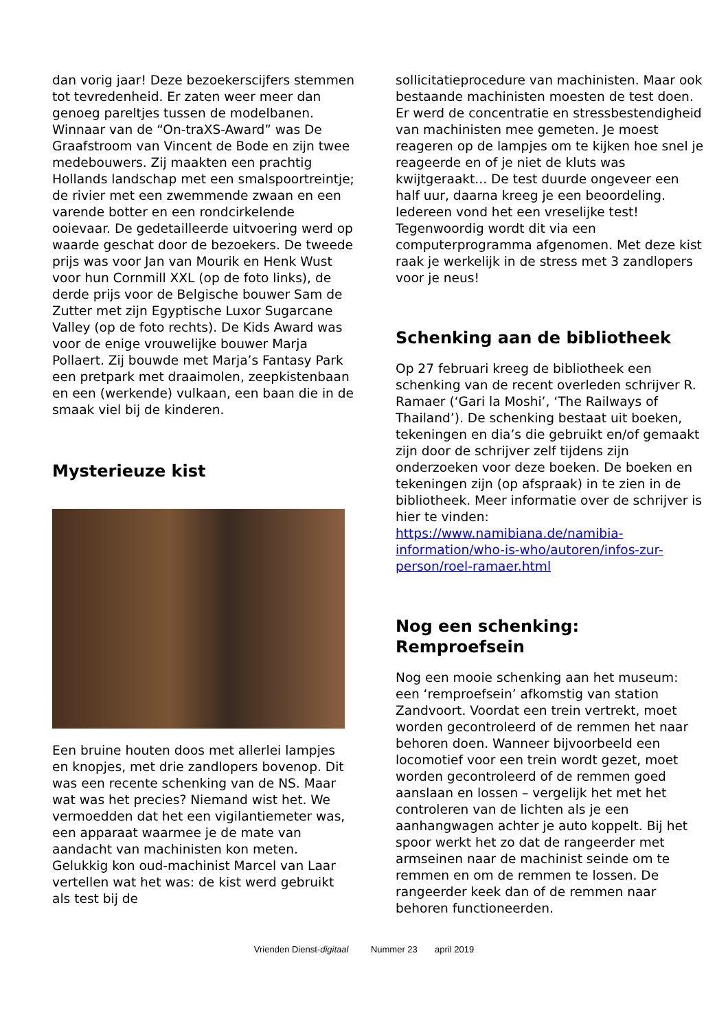dan vorig jaar! Deze bezoekerscijfers stemmen tot tevredenheid. Er zaten weer meer dan genoeg pareltjes tussen de modelbanen. Winnaar van de “On-traXS-Award” was De Graafstroom van Vincent de Bode en zijn twee medebouwers. Zij maakten een prachtig Hollands landschap met een smalspoortreintje; de rivier met een zwemmende zwaan en een varende botter en een rondcirkelende ooievaar. De gedetailleerde uitvoering werd op waarde geschat door de bezoekers. De tweede prijs was voor Jan van Mourik en Henk Wust voor hun Cornmill XXL (op de foto links), de derde prijs voor de Belgische bouwer Sam de Zutter met zijn Egyptische Luxor Sugarcane Valley (op de foto rechts). De Kids Award was voor de enige vrouwelijke bouwer Marja Pollaert. Zij bouwde met Marja’s Fantasy Park een pretpark met draaimolen, zeepkistenbaan en een (werkende) vulkaan, een baan die in de smaak viel bij de kinderen.
Mysterieuze kist
Een bruine houten doos met allerlei lampjes en knopjes, met drie zandlopers bovenop. Dit was een recente schenking van de NS. Maar wat was het precies? Niemand wist het. We vermoedden dat het een vigilantiemeter was, een apparaat waarmee je de mate van aandacht van machinisten kon meten. Gelukkig kon oud-machinist Marcel van Laar vertellen wat het was: de kist werd gebruikt als test bij de
sollicitatieprocedure van machinisten. Maar ook bestaande machinisten moesten de test doen. Er werd de concentratie en stressbestendigheid van machinisten mee gemeten. Je moest reageren op de lampjes om te kijken hoe snel je reageerde en of je niet de kluts was kwijtgeraakt... De test duurde ongeveer een half uur, daarna kreeg je een beoordeling. Iedereen vond het een vreselijke test! Tegenwoordig wordt dit via een computerprogramma afgenomen. Met deze kist raak je werkelijk in de stress met 3 zandlopers voor je neus!
Schenking aan de bibliotheek
Op 27 februari kreeg de bibliotheek een schenking van de recent overleden schrijver R. Ramaer (‘Gari la Moshi’, ‘The Railways of Thailand’). De schenking bestaat uit boeken, tekeningen en dia’s die gebruikt en/of gemaakt zijn door de schrijver zelf tijdens zijn onderzoeken voor deze boeken. De boeken en tekeningen zijn (op afspraak) in te zien in de bibliotheek. Meer informatie over de schrijver is hier te vinden: https://www.namibiana.de/namibia-information/who-is-who/autoren/infos-zur-person/roel-ramaer.html
Nog een schenking: Remproefsein
Nog een mooie schenking aan het museum: een ‘remproefsein’ afkomstig van station Zandvoort. Voordat een trein vertrekt, moet worden gecontroleerd of de remmen het naar behoren doen. Wanneer bijvoorbeeld een locomotief voor een trein wordt gezet, moet worden gecontroleerd of de remmen goed aanslaan en lossen – vergelijk het met het controleren van de lichten als je een aanhangwagen achter je auto koppelt. Bij het spoor werkt het zo dat de rangeerder met armseinen naar de machinist seinde om te remmen en om de remmen te lossen. De rangeerder keek dan of de remmen naar behoren functioneerden.
Vrienden Dienst-digitaal Nummer 23 april 2019